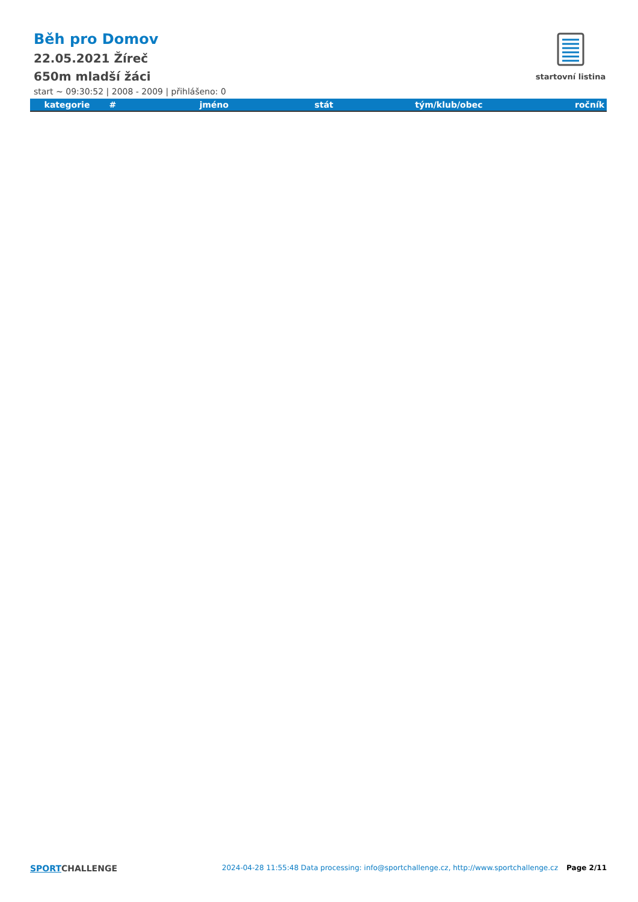Běh pro Domov
22.05.2021 Žíreč
650m mladší žáci
startovní listina
start ~ 09:30:52 | 2008 - 2009 | přihlášeno: 0
| kategorie | # | jméno | stát | tým/klub/obec | ročník |
| --- | --- | --- | --- | --- | --- |
SPORTCHALLENGE 2024-04-28 11:55:48 Data processing: info@sportchallenge.cz, http://www.sportchallenge.cz Page 2/11